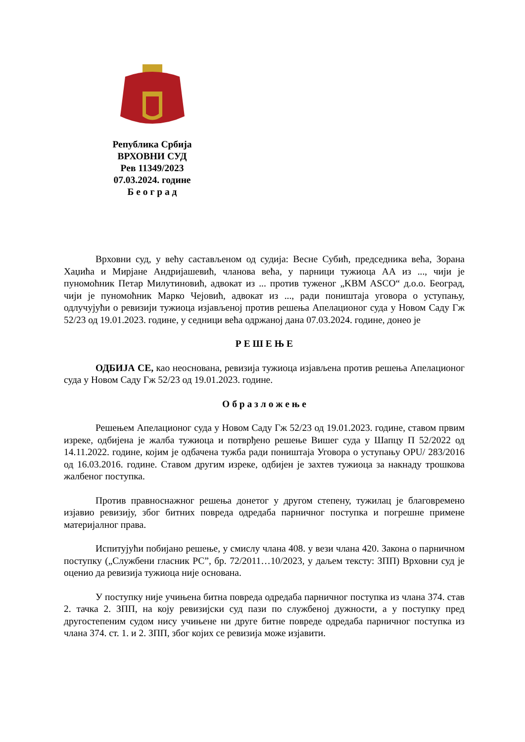Република Србија
ВРХОВНИ СУД
Рев 11349/2023
07.03.2024. године
Б е о г р а д
Врховни суд, у већу састављеном од судија: Весне Субић, председника већа, Зорана Хаџића и Мирјане Андријашевић, чланова већа, у парници тужиоца АА из ..., чији је пуномоћник Петар Милутиновић, адвокат из ... против туженог „KBM ASCO“ д.о.о. Београд, чији је пуномоћник Марко Чејовић, адвокат из ..., ради поништаја уговора о уступању, одлучујући о ревизији тужиоца изјављеној против решења Апелационог суда у Новом Саду Гж 52/23 од 19.01.2023. године, у седници већа одржаној дана 07.03.2024. године, донео је
Р Е Ш Е Њ Е
ОДБИЈА СЕ, као неоснована, ревизија тужиоца изјављена против решења Апелационог суда у Новом Саду Гж 52/23 од 19.01.2023. године.
О б р а з л о ж е њ е
Решењем Апелационог суда у Новом Саду Гж 52/23 од 19.01.2023. године, ставом првим изреке, одбијена је жалба тужиоца и потврђено решење Вишег суда у Шапцу П 52/2022 од 14.11.2022. године, којим је одбачена тужба ради поништаја Уговора о уступању OPU/ 283/2016 од 16.03.2016. године. Ставом другим изреке, одбијен је захтев тужиоца за накнаду трошкова жалбеног поступка.
Против правноснажног решења донетог у другом степену, тужилац је благовремено изјавио ревизију, због битних повреда одредаба парничног поступка и погрешне примене материјалног права.
Испитујући побијано решење, у смислу члана 408. у вези члана 420. Закона о парничном поступку („Службени гласник РС”, бр. 72/2011…10/2023, у даљем тексту: ЗПП) Врховни суд је оценио да ревизија тужиоца није основана.
У поступку није учињена битна повреда одредаба парничног поступка из члана 374. став 2. тачка 2. ЗПП, на коју ревизијски суд пази по службеној дужности, а у поступку пред другостепеним судом нису учињене ни друге битне повреде одредаба парничног поступка из члана 374. ст. 1. и 2. ЗПП, због којих се ревизија може изјавити.